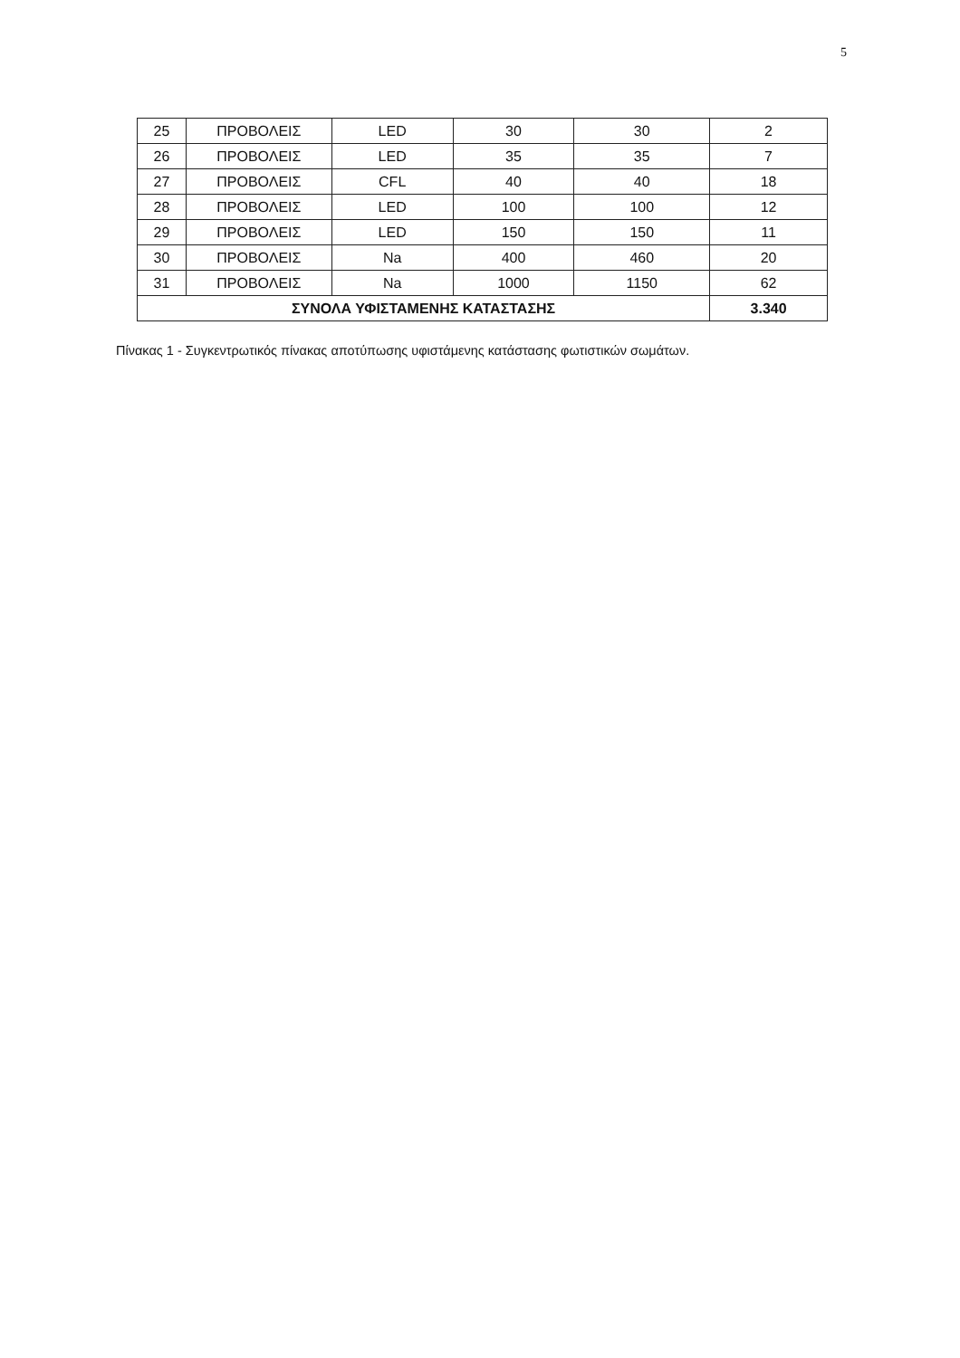5
| 25 | ΠΡΟΒΟΛΕΙΣ | LED | 30 | 30 | 2 |
| 26 | ΠΡΟΒΟΛΕΙΣ | LED | 35 | 35 | 7 |
| 27 | ΠΡΟΒΟΛΕΙΣ | CFL | 40 | 40 | 18 |
| 28 | ΠΡΟΒΟΛΕΙΣ | LED | 100 | 100 | 12 |
| 29 | ΠΡΟΒΟΛΕΙΣ | LED | 150 | 150 | 11 |
| 30 | ΠΡΟΒΟΛΕΙΣ | Na | 400 | 460 | 20 |
| 31 | ΠΡΟΒΟΛΕΙΣ | Na | 1000 | 1150 | 62 |
| ΣΥΝΟΛΑ ΥΦΙΣΤΑΜΕΝΗΣ ΚΑΤΑΣΤΑΣΗΣ | | | | | 3.340 |
Πίνακας 1 - Συγκεντρωτικός πίνακας αποτύπωσης υφιστάμενης κατάστασης φωτιστικών σωμάτων.